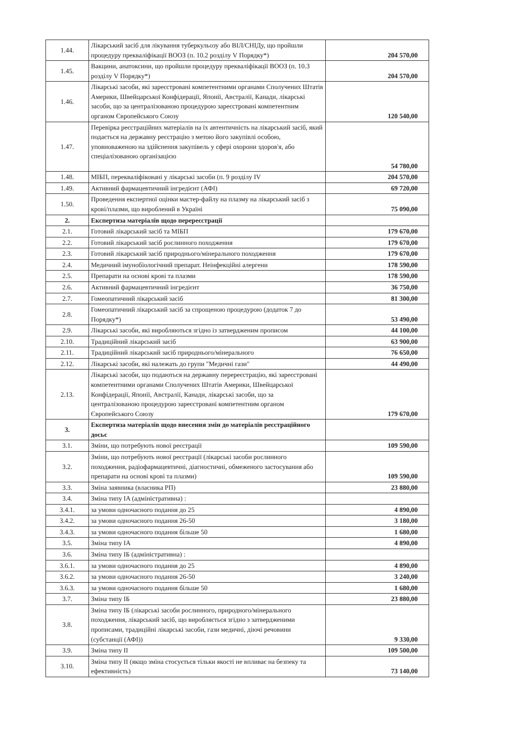| 1.44. | Лікарський засіб для лікування туберкульозу або ВІЛ/СНІДу, що пройшли процедуру прекваліфікації ВООЗ (п. 10.2 розділу V Порядку*) | 204 570,00 |
| 1.45. | Вакцини, анатоксини, що пройшли процедуру прекваліфікації ВООЗ (п. 10.3 розділу V Порядку*) | 204 570,00 |
| 1.46. | Лікарські засоби, які зареєстровані компетентними органами Сполучених Штатів Америки, Швейцарської Конфідерації, Японії, Австралії, Канади, лікарські засоби, що за централізованою процедурою зареєстровані компетентним органом Європейського Союзу | 120 540,00 |
| 1.47. | Перевірка реєстраційних матеріалів на їх автентичність на лікарський засіб, який подається на державну реєстрацію з метою його закупівлі особою, уповноваженою на здійснення закупівель у сфері охорони здоров'я, або спеціалізованою організацією | 54 780,00 |
| 1.48. | МІБП, перекваліфіковані у лікарські засоби (п. 9 розділу IV | 204 570,00 |
| 1.49. | Активний фармацевтичний інгредієнт (АФІ) | 69 720,00 |
| 1.50. | Проведення експертної оцінки мастер-файлу на плазму на лікарський засіб з крові/плазми, що вироблений в Україні | 75 090,00 |
| 2. | Експертиза матеріалів щодо перереєстрації | |
| 2.1. | Готовий лікарський засіб та МІБП | 179 670,00 |
| 2.2. | Готовий лікарський засіб рослинного походження | 179 670,00 |
| 2.3. | Готовий лікарський засіб природнього/мінерального походження | 179 670,00 |
| 2.4. | Медичний імунобіологічний препарат. Неінфекційні алергени | 178 590,00 |
| 2.5. | Препарати на основі крові та плазми | 178 590,00 |
| 2.6. | Активний фармацевтичний інгредієнт | 36 750,00 |
| 2.7. | Гомеопатичний лікарський засіб | 81 300,00 |
| 2.8. | Гомеопатичний лікарський засіб за спрощеною процедурою (додаток 7 до Порядку*) | 53 490,00 |
| 2.9. | Лікарські засоби, які виробляються згідно із затвердженим прописом | 44 100,00 |
| 2.10. | Традиційний лікарський засіб | 63 900,00 |
| 2.11. | Традиційний лікарський засіб природнього/мінерального | 76 650,00 |
| 2.12. | Лікарські засоби, які належать до групи "Медичні гази" | 44 490,00 |
| 2.13. | Лікарські засоби, що подаються на державну перереєстрацію, які зареєстровані компетентними органами Сполучених Штатів Америки, Швейцарської Конфідерації, Японії, Австралії, Канади, лікарські засоби, що за централізованою процедурою зареєстровані компетентним органом Європейського Союзу | 179 670,00 |
| 3. | Експертиза матеріалів щодо внесення змін до матеріалів реєстраційного досьє | |
| 3.1. | Зміни, що потребують нової реєстрації | 109 590,00 |
| 3.2. | Зміни, що потребують нової реєстрації (лікарські засоби рослинного походження, радіофармацевтичні, діагностичні, обмеженого застосування або препарати на основі крові та плазми) | 109 590,00 |
| 3.3. | Зміна заявника (власника РП) | 23 880,00 |
| 3.4. | Зміна типу IA (адміністративна) : | |
| 3.4.1. | за умови одночасного подання до 25 | 4 890,00 |
| 3.4.2. | за умови одночасного подання 26-50 | 3 180,00 |
| 3.4.3. | за умови одночасного подання більше 50 | 1 680,00 |
| 3.5. | Зміна типу IA | 4 890,00 |
| 3.6. | Зміна типу IБ (адміністративна) : | |
| 3.6.1. | за умови одночасного подання до 25 | 4 890,00 |
| 3.6.2. | за умови одночасного подання 26-50 | 3 240,00 |
| 3.6.3. | за умови одночасного подання більше 50 | 1 680,00 |
| 3.7. | Зміна типу IБ | 23 880,00 |
| 3.8. | Зміна типу IБ (лікарські засоби рослинного, природного/мінерального походження, лікарський засіб, що виробляється згідно з затвердженими прописами, традиційні лікарські засоби, гази медичні, діючі речовини (субстанції (АФІ)) | 9 330,00 |
| 3.9. | Зміна типу II | 109 500,00 |
| 3.10. | Зміна типу II (якщо зміна стосується тільки якості не впливає на безпеку та ефективність) | 73 140,00 |